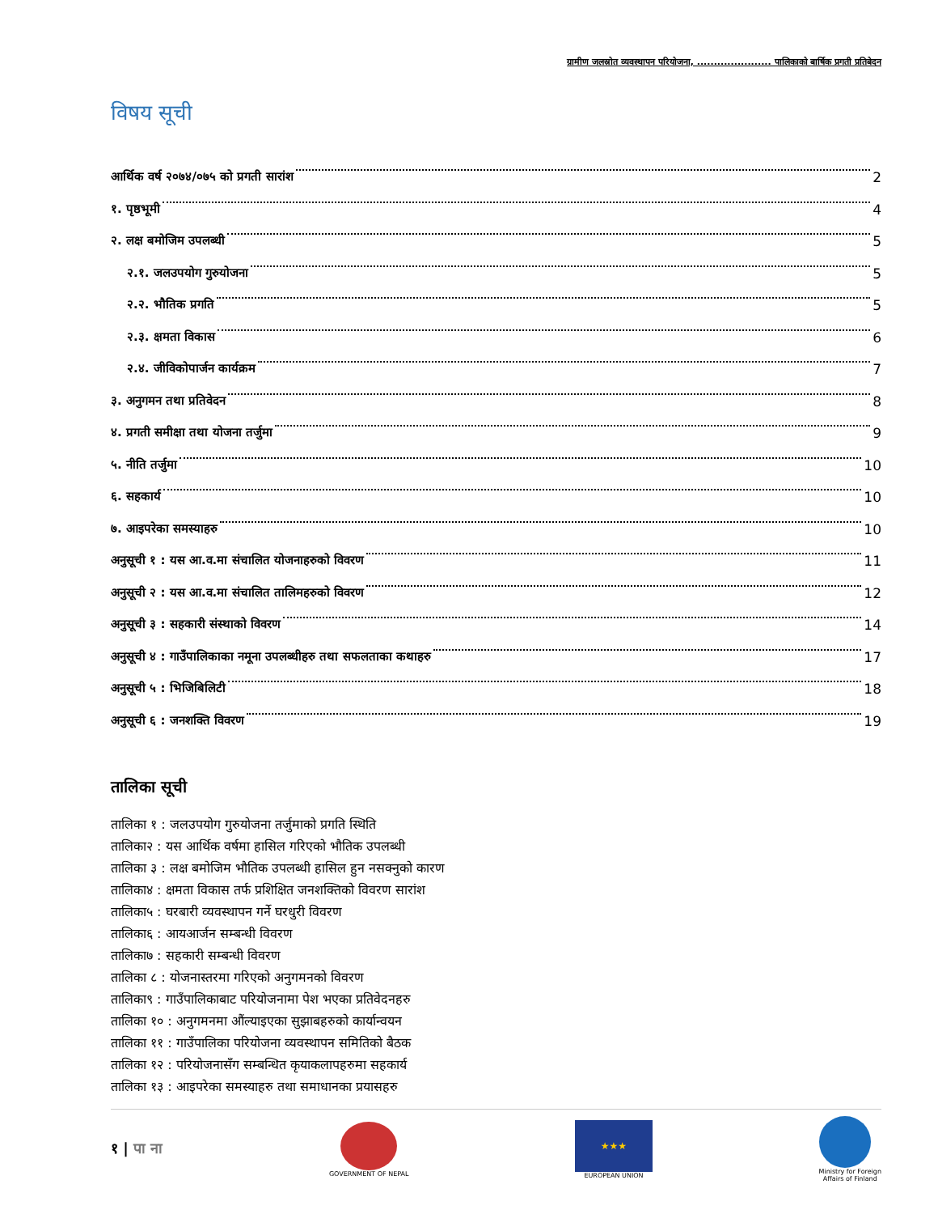ग्रामीण जलस्रोत व्यवस्थापन परियोजना, ...................... पालिकाको बार्षिक प्रगती प्रतिबेदन
विषय सूची
आर्थिक वर्ष २०७४/०७५ को प्रगती सारांश 2
१. पृष्ठभूमी 4
२. लक्ष बमोजिम उपलब्धी 5
२.१. जलउपयोग गुरुयोजना 5
२.२. भौतिक प्रगति 5
२.३. क्षमता विकास 6
२.४. जीविकोपार्जन कार्यक्रम 7
३. अनुगमन तथा प्रतिवेदन 8
४. प्रगती समीक्षा तथा योजना तर्जुमा 9
५. नीति तर्जुमा 10
६. सहकार्य 10
७. आइपरेका समस्याहरु 10
अनुसूची १ : यस आ.व.मा संचालित योजनाहरुको विवरण 11
अनुसूची २ : यस आ.व.मा संचालित तालिमहरुको विवरण 12
अनुसूची ३ : सहकारी संस्थाको विवरण 14
अनुसूची ४ : गाउँपालिकाका नमूना उपलब्धीहरु तथा सफलताका कथाहरु 17
अनुसूची ५ : भिजिबिलिटी 18
अनुसूची ६ : जनशक्ति विवरण 19
तालिका सूची
तालिका १ : जलउपयोग गुरुयोजना तर्जुमाको प्रगति स्थिति
तालिका२ : यस आर्थिक वर्षमा हासिल गरिएको भौतिक उपलब्धी
तालिका ३ : लक्ष बमोजिम भौतिक उपलब्धी हासिल हुन नसक्नुको कारण
तालिका४ : क्षमता विकास तर्फ प्रशिक्षित जनशक्तिको विवरण सारांश
तालिका५ : घरबारी व्यवस्थापन गर्ने घरधुरी विवरण
तालिका६ : आयआर्जन सम्बन्धी विवरण
तालिका७ : सहकारी सम्बन्धी विवरण
तालिका ८ : योजनास्तरमा गरिएको अनुगमनको विवरण
तालिका९ : गाउँपालिकाबाट परियोजनामा पेश भएका प्रतिवेदनहरु
तालिका १० : अनुगमनमा औंल्याइएका सुझाबहरुको कार्यान्वयन
तालिका ११ : गाउँपालिका परियोजना व्यवस्थापन समितिको बैठक
तालिका १२ : परियोजनासँग सम्बन्धित कृयाकलापहरुमा सहकार्य
तालिका १३ : आइपरेका समस्याहरु तथा समाधानका प्रयासहरु
१ | पा ना
GOVERNMENT OF NEPAL
★★★
EUROPEAN UNION
Ministry for Foreign
Affairs of Finland